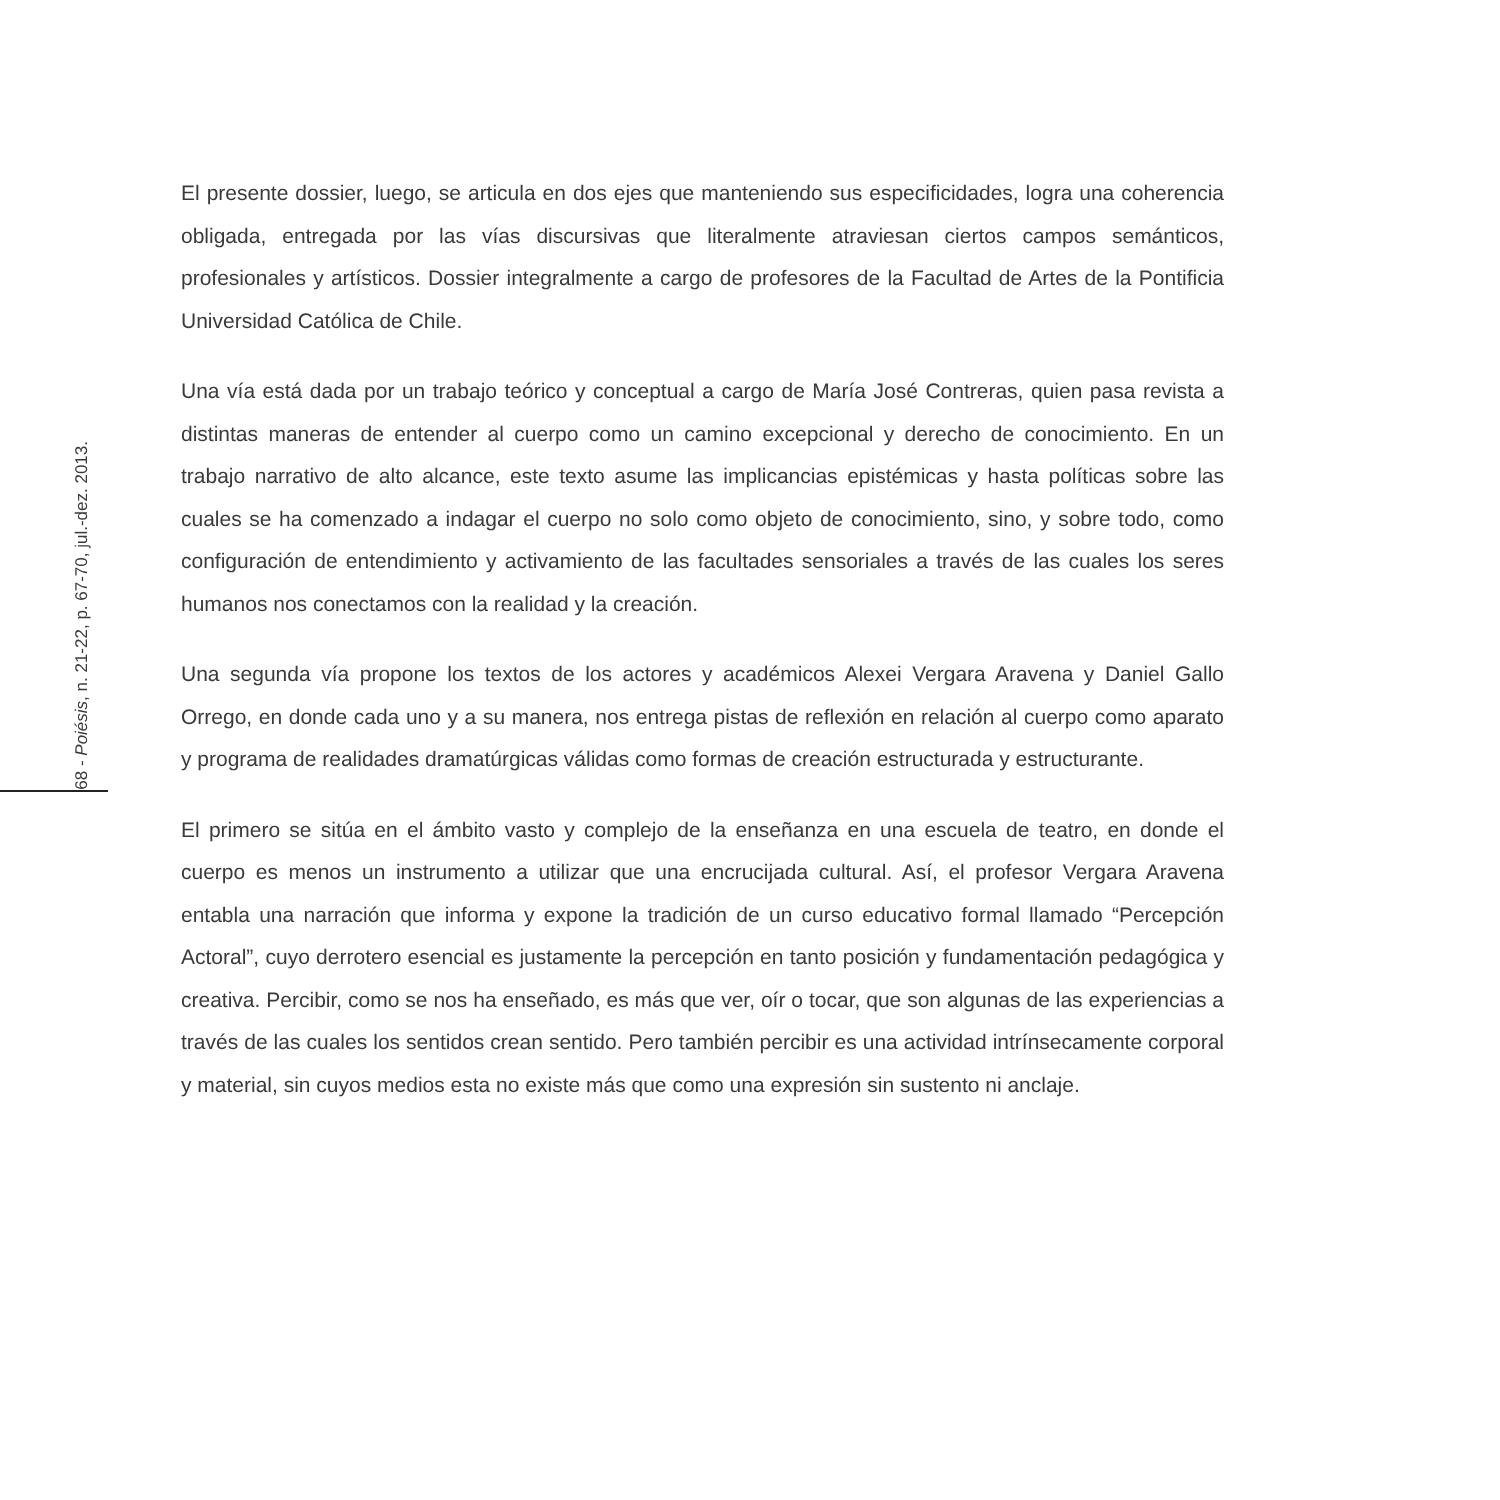68 - Poiésis, n. 21-22, p. 67-70, jul.-dez. 2013.
El presente dossier, luego, se articula en dos ejes que manteniendo sus especificidades, logra una coherencia obligada, entregada por las vías discursivas que literalmente atraviesan ciertos campos semánticos, profesionales y artísticos. Dossier integralmente a cargo de profesores de la Facultad de Artes de la Pontificia Universidad Católica de Chile.
Una vía está dada por un trabajo teórico y conceptual a cargo de María José Contreras, quien pasa revista a distintas maneras de entender al cuerpo como un camino excepcional y derecho de conocimiento. En un trabajo narrativo de alto alcance, este texto asume las implicancias epistémicas y hasta políticas sobre las cuales se ha comenzado a indagar el cuerpo no solo como objeto de conocimiento, sino, y sobre todo, como configuración de entendimiento y activamiento de las facultades sensoriales a través de las cuales los seres humanos nos conectamos con la realidad y la creación.
Una segunda vía propone los textos de los actores y académicos Alexei Vergara Aravena y Daniel Gallo Orrego, en donde cada uno y a su manera, nos entrega pistas de reflexión en relación al cuerpo como aparato y programa de realidades dramatúrgicas válidas como formas de creación estructurada y estructurante.
El primero se sitúa en el ámbito vasto y complejo de la enseñanza en una escuela de teatro, en donde el cuerpo es menos un instrumento a utilizar que una encrucijada cultural. Así, el profesor Vergara Aravena entabla una narración que informa y expone la tradición de un curso educativo formal llamado “Percepción Actoral”, cuyo derrotero esencial es justamente la percepción en tanto posición y fundamentación pedagógica y creativa. Percibir, como se nos ha enseñado, es más que ver, oír o tocar, que son algunas de las experiencias a través de las cuales los sentidos crean sentido. Pero también percibir es una actividad intrínsecamente corporal y material, sin cuyos medios esta no existe más que como una expresión sin sustento ni anclaje.